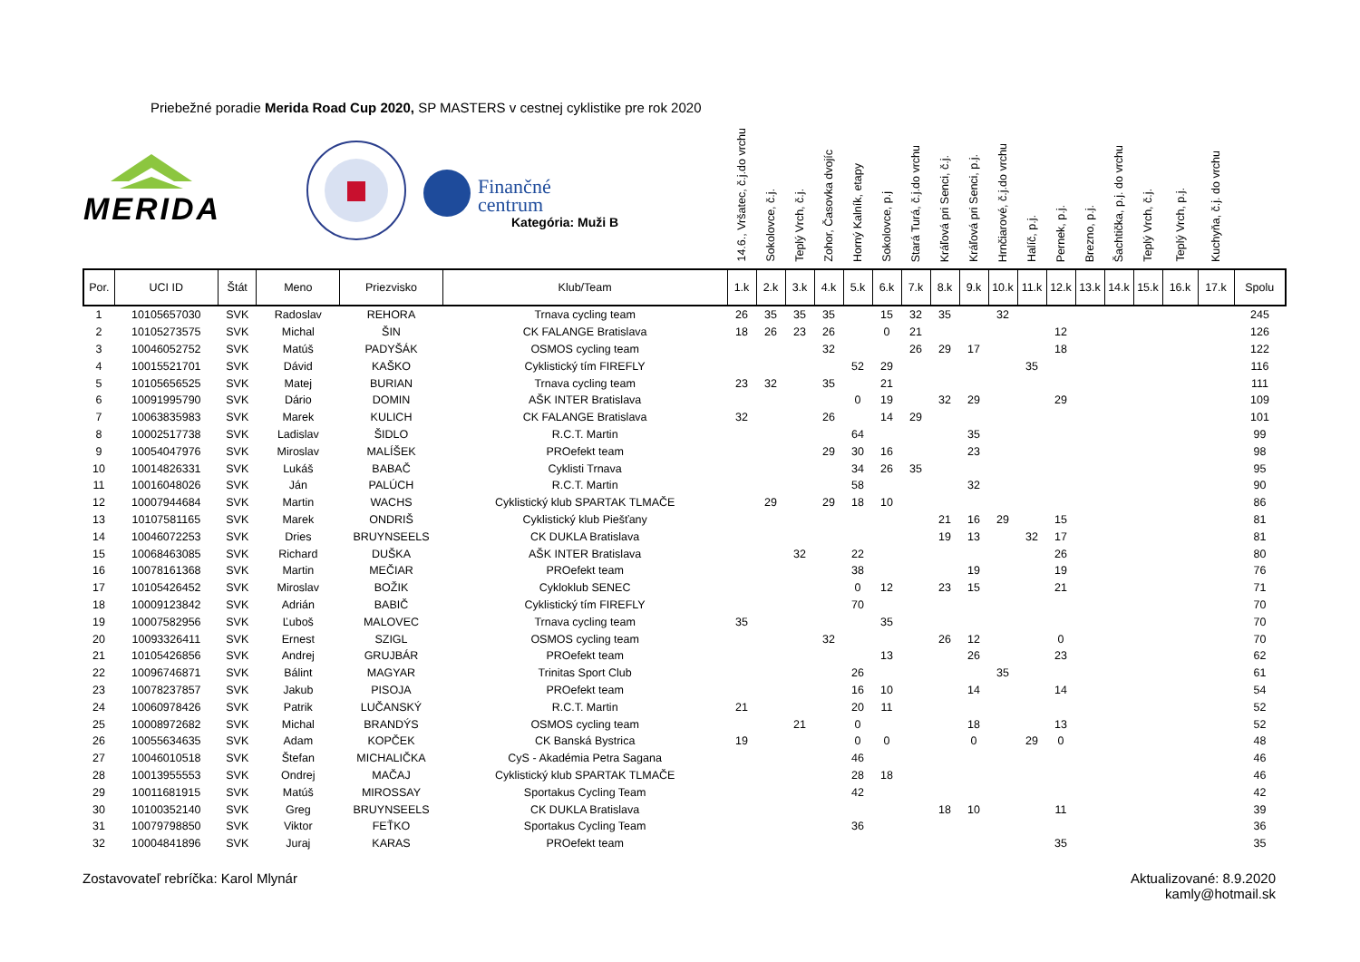Priebežné poradie Merida Road Cup 2020, SP MASTERS v cestnej cyklistike pre rok 2020
| MERIDA Finančné centrum Kategória: Muži B | | | | | | 14.6., Vršatec, č.j.do vrchu | Sokolovce, č.j. | Teplý Vrch, č.j. | Zohor, Časovka dvojíc | Horný Kalník, etapy | Sokolovce, p.j | Stará Turá, č.j.do vrchu | Kráľová pri Senci, č.j. | Kráľová pri Senci, p.j. | Hrnčiarové, č.j.do vrchu | Halíč, p.j. | Pernek, p.j. | Brezno, p.j. | Šachtička, p.j. do vrchu | Teplý Vrch, č.j. | Teplý Vrch, p.j. | Kuchyňa, č.j. do vrchu | |
| --- | --- | --- | --- | --- | --- | --- | --- | --- | --- | --- | --- | --- | --- | --- | --- | --- | --- | --- | --- | --- | --- | --- | --- |
| Por. | UCI ID | Štát | Meno | Priezvisko | Klub/Team | 1.k | 2.k | 3.k | 4.k | 5.k | 6.k | 7.k | 8.k | 9.k | 10.k | 11.k | 12.k | 13.k | 14.k | 15.k | 16.k | 17.k | Spolu |
| 1 | 10105657030 | SVK | Radoslav | REHORA | Trnava cycling team | 26 | 35 | 35 | 35 | | 15 | 32 | 35 | | 32 | | | | | | | | 245 |
| 2 | 10105273575 | SVK | Michal | ŠIN | CK FALANGE Bratislava | 18 | 26 | 23 | 26 | | 0 | 21 | | | | | 12 | | | | | | 126 |
| 3 | 10046052752 | SVK | Matúš | PADYŠÁK | OSMOS cycling team | | | | 32 | | | 26 | 29 | 17 | | | 18 | | | | | | 122 |
| 4 | 10015521701 | SVK | Dávid | KAŠKO | Cyklistický tím FIREFLY | | | | | 52 | 29 | | | | | 35 | | | | | | | 116 |
| 5 | 10105656525 | SVK | Matej | BURIAN | Trnava cycling team | 23 | 32 | | 35 | | 21 | | | | | | | | | | | | 111 |
| 6 | 10091995790 | SVK | Dário | DOMIN | AŠK INTER Bratislava | | | | | 0 | 19 | | 32 | 29 | | | 29 | | | | | | 109 |
| 7 | 10063835983 | SVK | Marek | KULICH | CK FALANGE Bratislava | 32 | | | 26 | | 14 | 29 | | | | | | | | | | | 101 |
| 8 | 10002517738 | SVK | Ladislav | ŠIDLO | R.C.T. Martin | | | | | 64 | | | | 35 | | | | | | | | | 99 |
| 9 | 10054047976 | SVK | Miroslav | MALÍŠEK | PROefekt team | | | | 29 | 30 | 16 | | | 23 | | | | | | | | | 98 |
| 10 | 10014826331 | SVK | Lukáš | BABAČ | Cyklisti Trnava | | | | | 34 | 26 | 35 | | | | | | | | | | | 95 |
| 11 | 10016048026 | SVK | Ján | PALÚCH | R.C.T. Martin | | | | | 58 | | | | 32 | | | | | | | | | 90 |
| 12 | 10007944684 | SVK | Martin | WACHS | Cyklistický klub SPARTAK TLMAČE | | 29 | | 29 | 18 | 10 | | | | | | | | | | | | 86 |
| 13 | 10107581165 | SVK | Marek | ONDRIŠ | Cyklistický klub Piešťany | | | | | | | | 21 | 16 | 29 | | 15 | | | | | | 81 |
| 14 | 10046072253 | SVK | Dries | BRUYNSEELS | CK DUKLA Bratislava | | | | | | | | 19 | 13 | | 32 | 17 | | | | | | 81 |
| 15 | 10068463085 | SVK | Richard | DUŠKA | AŠK INTER Bratislava | | | 32 | | 22 | | | | | | | 26 | | | | | | 80 |
| 16 | 10078161368 | SVK | Martin | MEČIAR | PROefekt team | | | | | 38 | | | | 19 | | | 19 | | | | | | 76 |
| 17 | 10105426452 | SVK | Miroslav | BOŽIK | Cykloklub SENEC | | | | | 0 | 12 | | 23 | 15 | | | 21 | | | | | | 71 |
| 18 | 10009123842 | SVK | Adrián | BABIČ | Cyklistický tím FIREFLY | | | | | 70 | | | | | | | | | | | | | 70 |
| 19 | 10007582956 | SVK | Ľuboš | MALOVEC | Trnava cycling team | 35 | | | | | 35 | | | | | | | | | | | | 70 |
| 20 | 10093326411 | SVK | Ernest | SZIGL | OSMOS cycling team | | | | 32 | | | | 26 | 12 | | | 0 | | | | | | 70 |
| 21 | 10105426856 | SVK | Andrej | GRUJBÁR | PROefekt team | | | | | | 13 | | | 26 | | | 23 | | | | | | 62 |
| 22 | 10096746871 | SVK | Bálint | MAGYAR | Trinitas Sport Club | | | | | 26 | | | | | 35 | | | | | | | | 61 |
| 23 | 10078237857 | SVK | Jakub | PISOJA | PROefekt team | | | | | 16 | 10 | | | 14 | | | 14 | | | | | | 54 |
| 24 | 10060978426 | SVK | Patrik | LUČANSKÝ | R.C.T. Martin | 21 | | | | 20 | 11 | | | | | | | | | | | | 52 |
| 25 | 10008972682 | SVK | Michal | BRANDÝS | OSMOS cycling team | | | 21 | | 0 | | | | 18 | | | 13 | | | | | | 52 |
| 26 | 10055634635 | SVK | Adam | KOPČEK | CK Banská Bystrica | 19 | | | | 0 | 0 | | | 0 | | 29 | 0 | | | | | | 48 |
| 27 | 10046010518 | SVK | Štefan | MICHALIČKA | CyS - Akadémia Petra Sagana | | | | | 46 | | | | | | | | | | | | | 46 |
| 28 | 10013955553 | SVK | Ondrej | MAČAJ | Cyklistický klub SPARTAK TLMAČE | | | | | 28 | 18 | | | | | | | | | | | | 46 |
| 29 | 10011681915 | SVK | Matúš | MIROSSAY | Sportakus Cycling Team | | | | | 42 | | | | | | | | | | | | | 42 |
| 30 | 10100352140 | SVK | Greg | BRUYNSEELS | CK DUKLA Bratislava | | | | | | | | 18 | 10 | | | 11 | | | | | | 39 |
| 31 | 10079798850 | SVK | Viktor | FEŤKO | Sportakus Cycling Team | | | | | 36 | | | | | | | | | | | | | 36 |
| 32 | 10004841896 | SVK | Juraj | KARAS | PROefekt team | | | | | | | | | | | | 35 | | | | | | 35 |
Zostavovateľ rebríčka: Karol Mlynár
Aktualizované: 8.9.2020
kamly@hotmail.sk